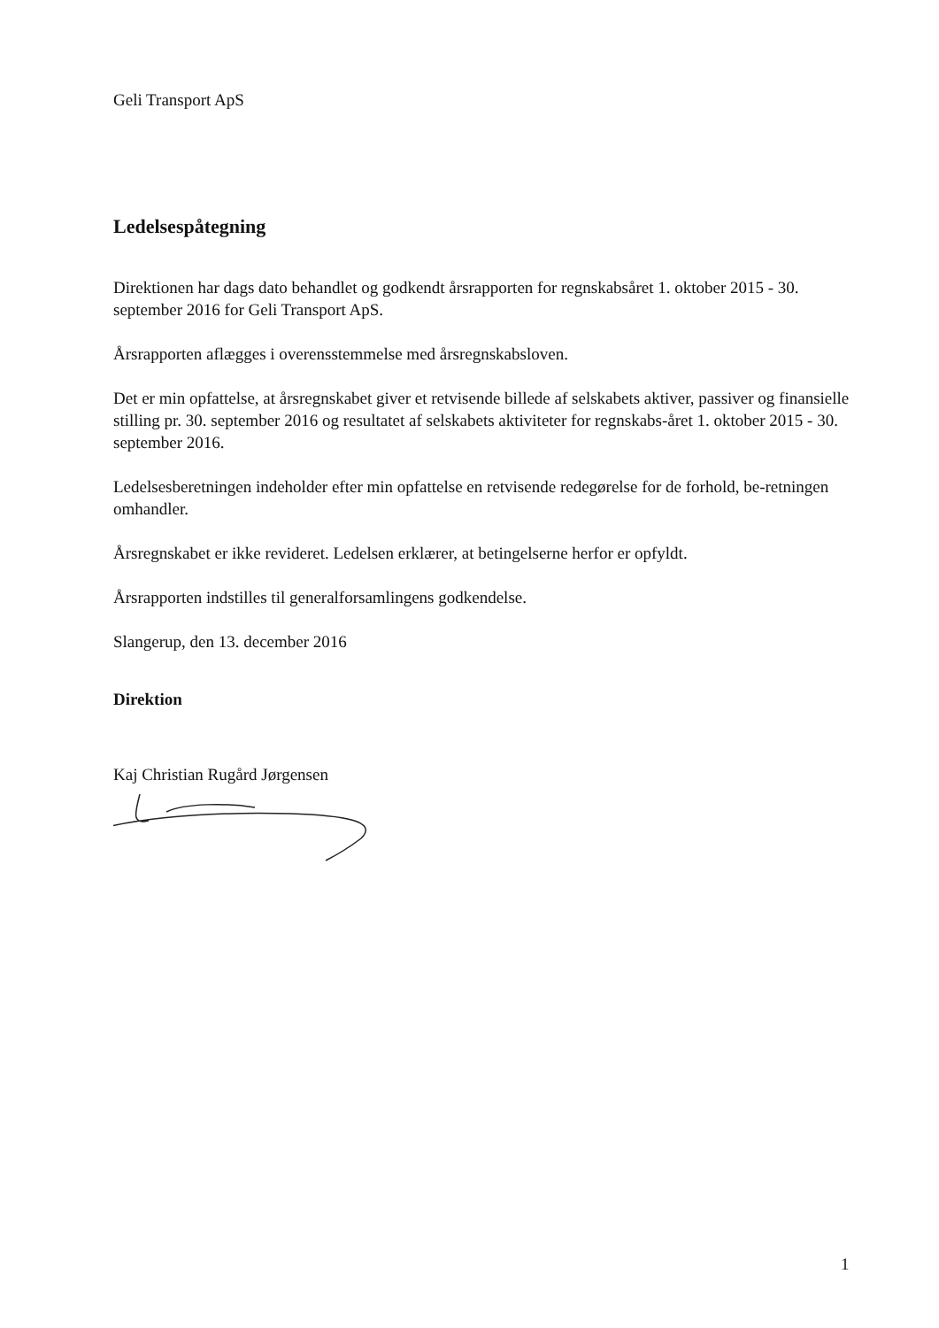Geli Transport ApS
Ledelsespåtegning
Direktionen har dags dato behandlet og godkendt årsrapporten for regnskabsåret 1. oktober 2015 - 30. september 2016 for Geli Transport ApS.
Årsrapporten aflægges i overensstemmelse med årsregnskabsloven.
Det er min opfattelse, at årsregnskabet giver et retvisende billede af selskabets aktiver, passiver og finansielle stilling pr. 30. september 2016 og resultatet af selskabets aktiviteter for regnskabs-året 1. oktober 2015 - 30. september 2016.
Ledelsesberetningen indeholder efter min opfattelse en retvisende redegørelse for de forhold, be-retningen omhandler.
Årsregnskabet er ikke revideret. Ledelsen erklærer, at betingelserne herfor er opfyldt.
Årsrapporten indstilles til generalforsamlingens godkendelse.
Slangerup, den 13. december 2016
Direktion
Kaj Christian Rugård Jørgensen
1